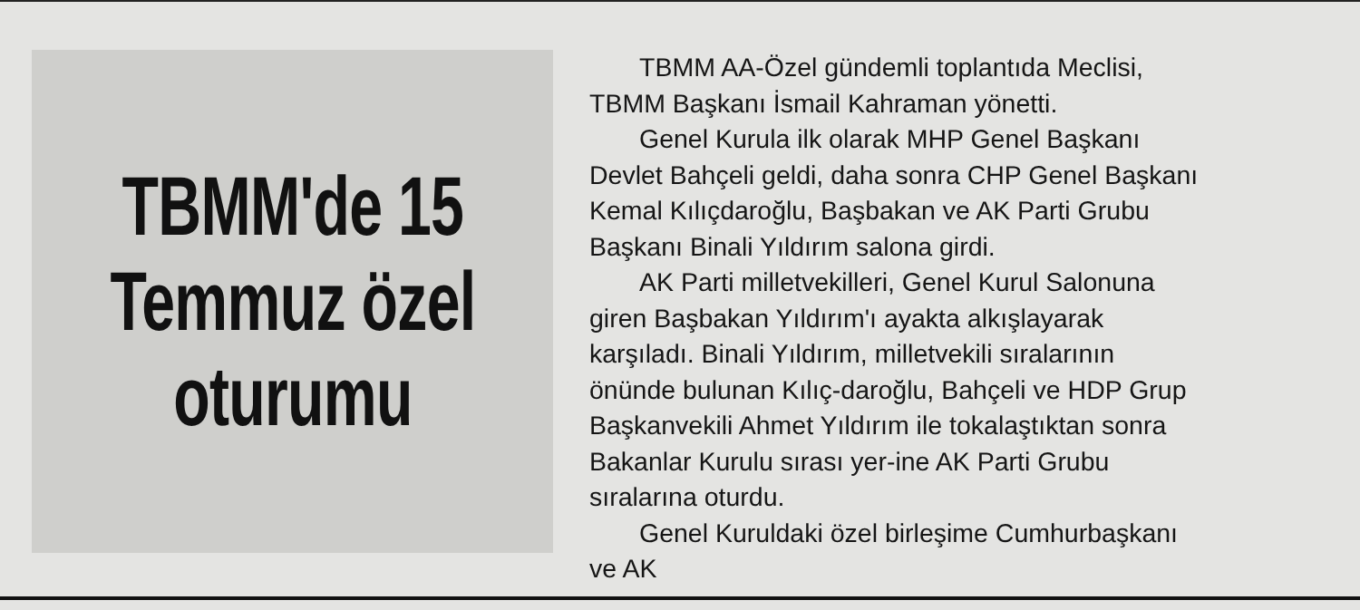TBMM'de 15
Temmuz özel
oturumu
TBMM AA-Özel gündemli toplantıda Meclisi, TBMM Başkanı İsmail Kahraman yönetti.
Genel Kurula ilk olarak MHP Genel Başkanı Devlet Bahçeli geldi, daha sonra CHP Genel Başkanı Kemal Kılıçdaroğlu, Başbakan ve AK Parti Grubu Başkanı Binali Yıldırım salona girdi.
AK Parti milletvekilleri, Genel Kurul Salonuna giren Başbakan Yıldırım'ı ayakta alkışlayarak karşıladı. Binali Yıldırım, milletvekili sıralarının önünde bulunan Kılıç-daroğlu, Bahçeli ve HDP Grup Başkanvekili Ahmet Yıldırım ile tokalaştıktan sonra Bakanlar Kurulu sırası yer-ine AK Parti Grubu sıralarına oturdu.
Genel Kuruldaki özel birleşime Cumhurbaşkanı ve AK